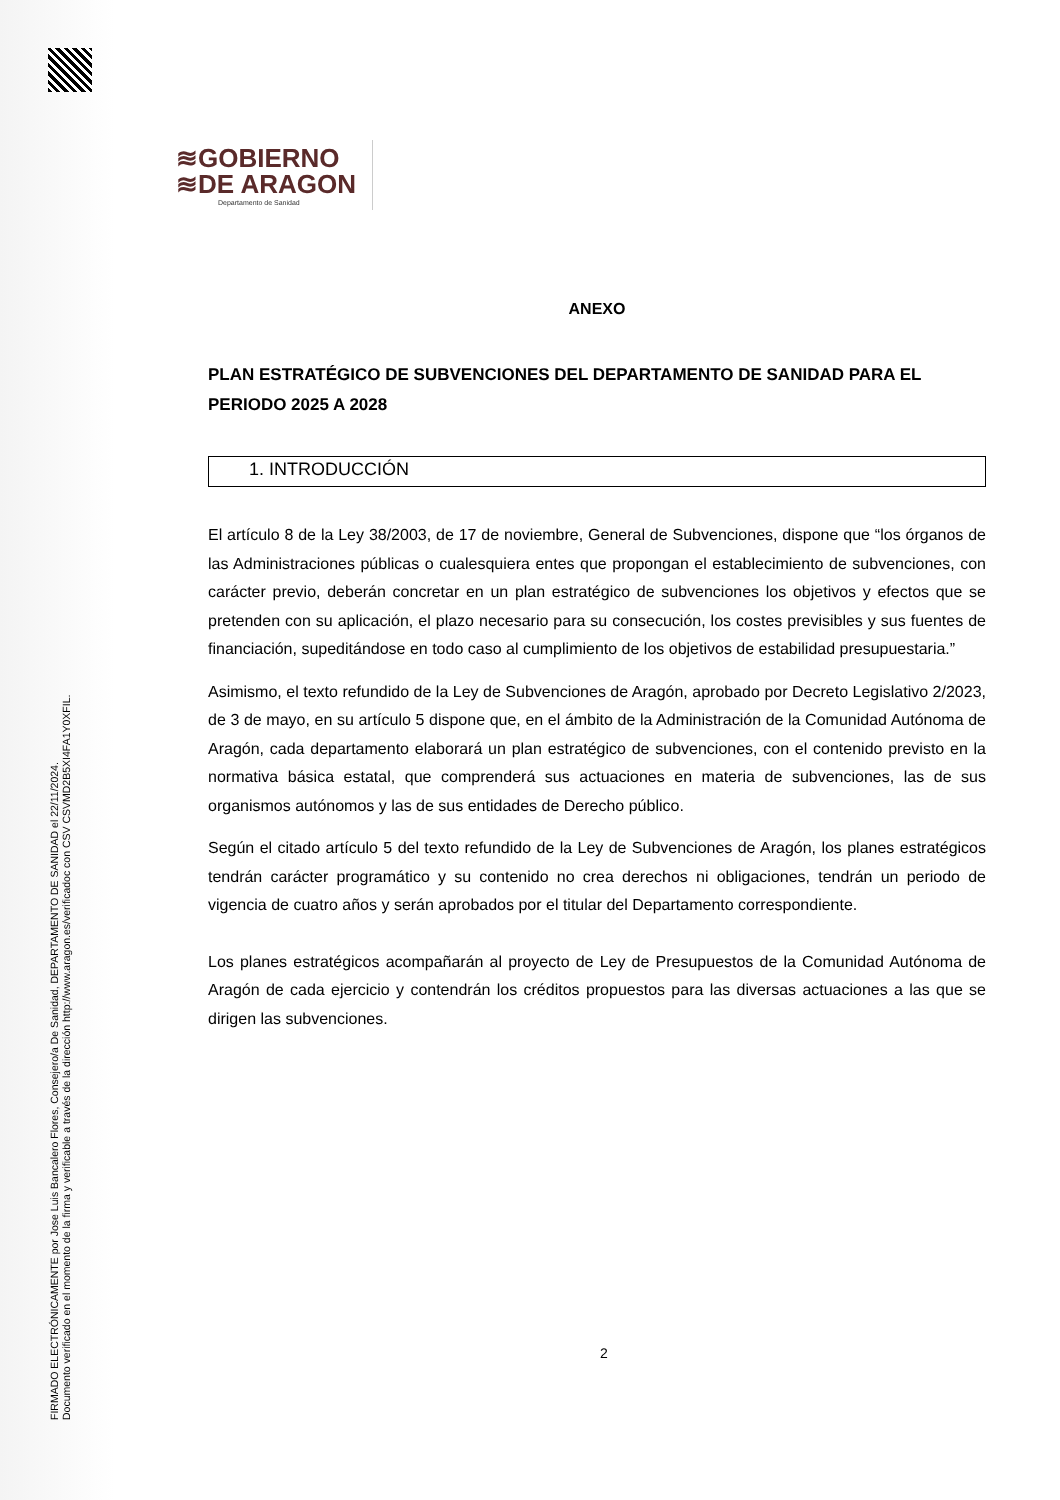FIRMADO ELECTRÓNICAMENTE por Jose Luis Bancalero Flores, Consejero/a De Sanidad, DEPARTAMENTO DE SANIDAD el 22/11/2024.
Documento verificado en el momento de la firma y verificable a través de la dirección http://www.aragon.es/verificadoc con CSV CSVMD2B5XI4FA1Y0XFIL.
≋GOBIERNO
≋DE ARAGON
Departamento de Sanidad
ANEXO
PLAN ESTRATÉGICO DE SUBVENCIONES DEL DEPARTAMENTO DE SANIDAD PARA EL PERIODO 2025 A 2028
1. INTRODUCCIÓN
El artículo 8 de la Ley 38/2003, de 17 de noviembre, General de Subvenciones, dispone que “los órganos de las Administraciones públicas o cualesquiera entes que propongan el establecimiento de subvenciones, con carácter previo, deberán concretar en un plan estratégico de subvenciones los objetivos y efectos que se pretenden con su aplicación, el plazo necesario para su consecución, los costes previsibles y sus fuentes de financiación, supeditándose en todo caso al cumplimiento de los objetivos de estabilidad presupuestaria.”
Asimismo, el texto refundido de la Ley de Subvenciones de Aragón, aprobado por Decreto Legislativo 2/2023, de 3 de mayo, en su artículo 5 dispone que, en el ámbito de la Administración de la Comunidad Autónoma de Aragón, cada departamento elaborará un plan estratégico de subvenciones, con el contenido previsto en la normativa básica estatal, que comprenderá sus actuaciones en materia de subvenciones, las de sus organismos autónomos y las de sus entidades de Derecho público.
Según el citado artículo 5 del texto refundido de la Ley de Subvenciones de Aragón, los planes estratégicos tendrán carácter programático y su contenido no crea derechos ni obligaciones, tendrán un periodo de vigencia de cuatro años y serán aprobados por el titular del Departamento correspondiente.
Los planes estratégicos acompañarán al proyecto de Ley de Presupuestos de la Comunidad Autónoma de Aragón de cada ejercicio y contendrán los créditos propuestos para las diversas actuaciones a las que se dirigen las subvenciones.
2